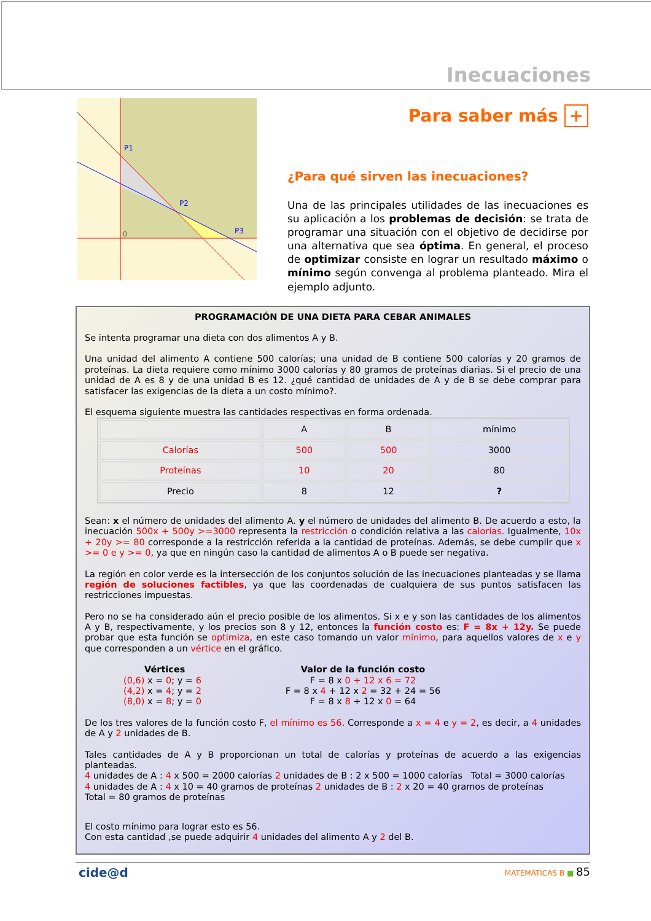Inecuaciones
P1
P2
P3
0
Para saber más +
¿Para qué sirven las inecuaciones?
Una de las principales utilidades de las inecuaciones es su aplicación a los problemas de decisión: se trata de programar una situación con el objetivo de decidirse por una alternativa que sea óptima. En general, el proceso de optimizar consiste en lograr un resultado máximo o mínimo según convenga al problema planteado. Mira el ejemplo adjunto.
PROGRAMACIÓN DE UNA DIETA PARA CEBAR ANIMALES
Se intenta programar una dieta con dos alimentos A y B.
Una unidad del alimento A contiene 500 calorías; una unidad de B contiene 500 calorías y 20 gramos de proteínas. La dieta requiere como mínimo 3000 calorías y 80 gramos de proteínas diarias. Si el precio de una unidad de A es 8 y de una unidad B es 12. ¿qué cantidad de unidades de A y de B se debe comprar para satisfacer las exigencias de la dieta a un costo mínimo?.
El esquema siguiente muestra las cantidades respectivas en forma ordenada.
| | A | B | mínimo |
| Calorías | 500 | 500 | 3000 |
| Proteínas | 10 | 20 | 80 |
| Precio | 8 | 12 | ? |
Sean: x el número de unidades del alimento A. y el número de unidades del alimento B. De acuerdo a esto, la inecuación 500x + 500y >=3000 representa la restricción o condición relativa a las calorías. Igualmente, 10x + 20y >= 80 corresponde a la restricción referida a la cantidad de proteínas. Además, se debe cumplir que x >= 0 e y >= 0, ya que en ningún caso la cantidad de alimentos A o B puede ser negativa.
La región en color verde es la intersección de los conjuntos solución de las inecuaciones planteadas y se llama región de soluciones factibles, ya que las coordenadas de cualquiera de sus puntos satisfacen las restricciones impuestas.
Pero no se ha considerado aún el precio posible de los alimentos. Si x e y son las cantidades de los alimentos A y B, respectivamente, y los precios son 8 y 12, entonces la función costo es: F = 8x + 12y. Se puede probar que esta función se optimiza, en este caso tomando un valor mínimo, para aquellos valores de x e y que corresponden a un vértice en el gráfico.
Vértices
(0,6) x = 0; y = 6
(4,2) x = 4; y = 2
(8,0) x = 8; y = 0
Valor de la función costo
F = 8 x 0 + 12 x 6 = 72
F = 8 x 4 + 12 x 2 = 32 + 24 = 56
F = 8 x 8 + 12 x 0 = 64
De los tres valores de la función costo F, el mínimo es 56. Corresponde a x = 4 e y = 2, es decir, a 4 unidades de A y 2 unidades de B.
Tales cantidades de A y B proporcionan un total de calorías y proteínas de acuerdo a las exigencias planteadas.
4 unidades de A : 4 x 500 = 2000 calorías 2 unidades de B : 2 x 500 = 1000 calorías Total = 3000 calorías
4 unidades de A : 4 x 10 = 40 gramos de proteínas 2 unidades de B : 2 x 20 = 40 gramos de proteínas
Total = 80 gramos de proteínas
El costo mínimo para lograr esto es 56.
Con esta cantidad ,se puede adquirir 4 unidades del alimento A y 2 del B.
cide@d MATEMÁTICAS B ■ 85